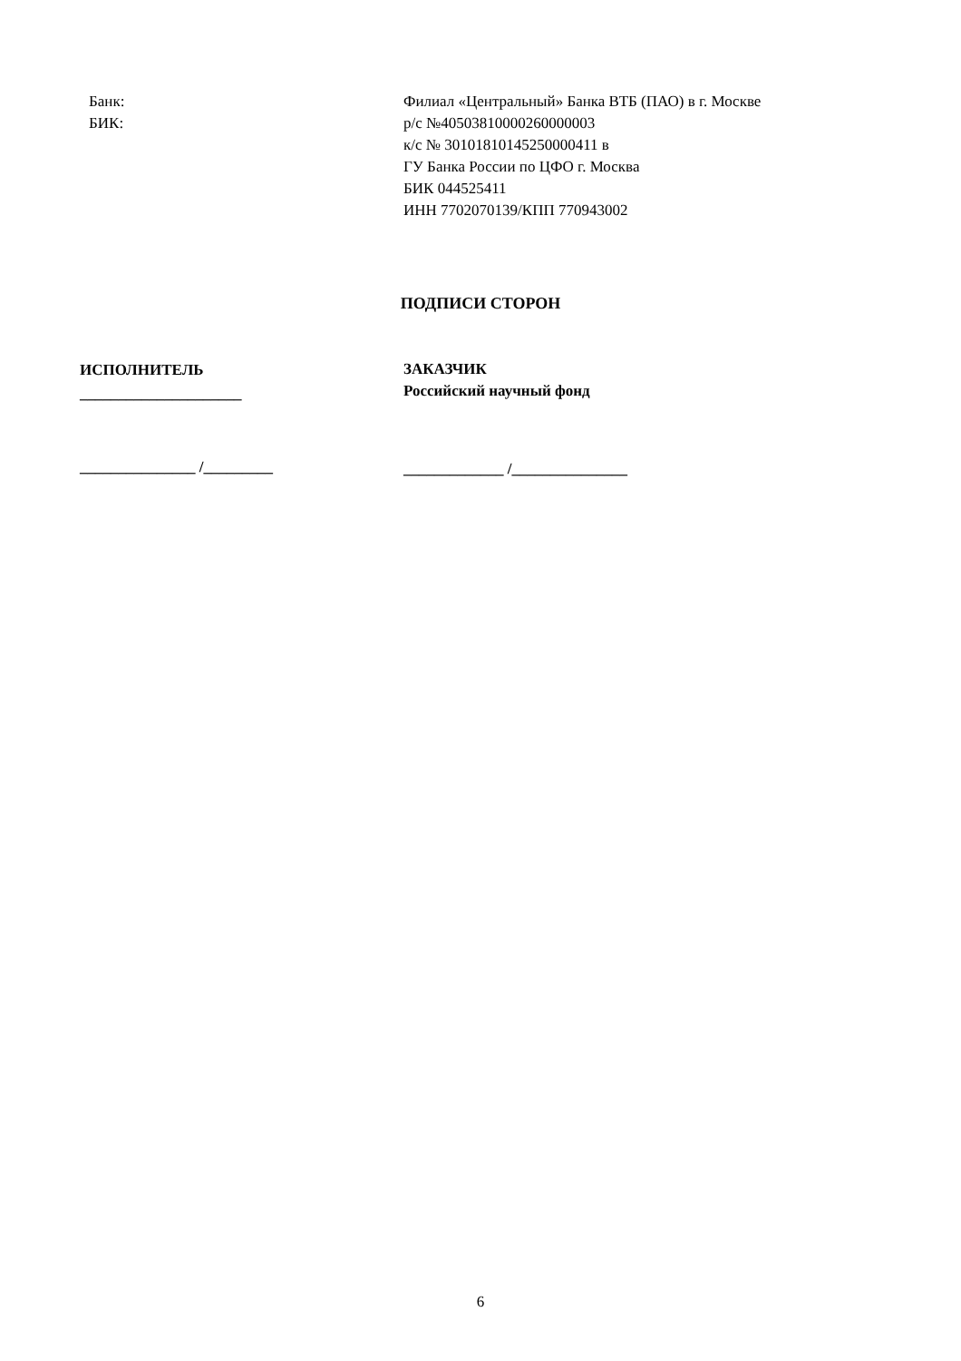Банк:
БИК:
Филиал «Центральный» Банка ВТБ (ПАО) в г. Москве
р/с №40503810000260000003
к/с № 30101810145250000411 в
ГУ Банка России по ЦФО г. Москва
БИК 044525411
ИНН 7702070139/КПП 770943002
ПОДПИСИ СТОРОН
ИСПОЛНИТЕЛЬ
_____________________
ЗАКАЗЧИК
Российский научный фонд
_______________ /_________
_____________ /_______________
6